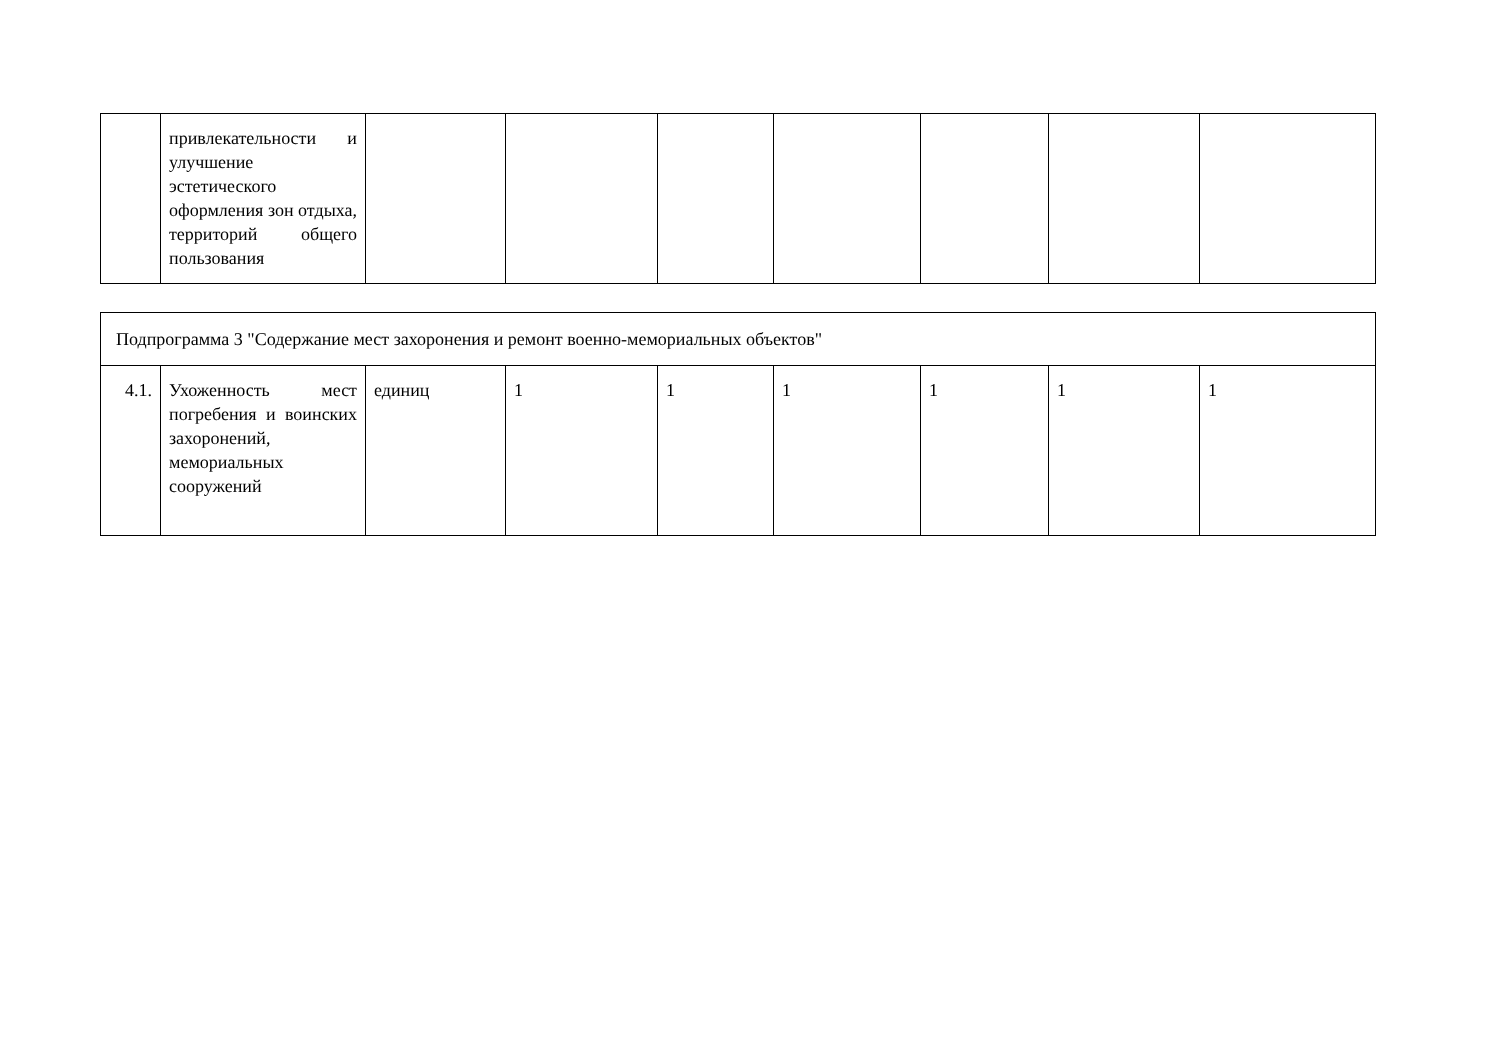| | привлекательности и улучшение эстетического оформления зон отдыха, территорий общего пользования | | | | | | | |
| Подпрограмма 3 "Содержание мест захоронения и ремонт военно-мемориальных объектов" | | | | | | | | |
| 4.1. | Ухоженность мест погребения и воинских захоронений, мемориальных сооружений | единиц | 1 | 1 | 1 | 1 | 1 | 1 |